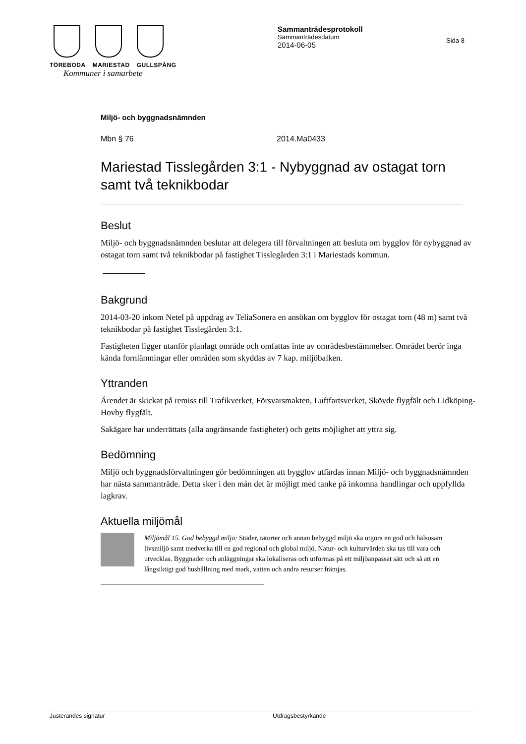TÖREBODA MARIESTAD GULLSPÅNG
Kommuner i samarbete
Sammanträdesprotokoll
Sammanträdesdatum
2014-06-05
Sida 8
Miljö- och byggnadsnämnden
Mbn § 76 2014.Ma0433
Mariestad Tisslegården 3:1 - Nybyggnad av ostagat torn samt två teknikbodar
Beslut
Miljö- och byggnadsnämnden beslutar att delegera till förvaltningen att besluta om bygglov för nybyggnad av ostagat torn samt två teknikbodar på fastighet Tisslegården 3:1 i Mariestads kommun.
Bakgrund
2014-03-20 inkom Netel på uppdrag av TeliaSonera en ansökan om bygglov för ostagat torn (48 m) samt två teknikbodar på fastighet Tisslegården 3:1.
Fastigheten ligger utanför planlagt område och omfattas inte av områdesbestämmelser. Området berör inga kända fornlämningar eller områden som skyddas av 7 kap. miljöbalken.
Yttranden
Ärendet är skickat på remiss till Trafikverket, Försvarsmakten, Luftfartsverket, Skövde flygfält och Lidköping- Hovby flygfält.
Sakägare har underrättats (alla angränsande fastigheter) och getts möjlighet att yttra sig.
Bedömning
Miljö och byggnadsförvaltningen gör bedömningen att bygglov utfärdas innan Miljö- och byggnadsnämnden har nästa sammanträde. Detta sker i den mån det är möjligt med tanke på inkomna handlingar och uppfyllda lagkrav.
Aktuella miljömål
Miljömål 15. God bebyggd miljö: Städer, tätorter och annan bebyggd miljö ska utgöra en god och hälsosam livsmiljö samt medverka till en god regional och global miljö. Natur- och kulturvärden ska tas till vara och utvecklas. Byggnader och anläggningar ska lokaliseras och utformas på ett miljöanpassat sätt och så att en långsiktigt god hushållning med mark, vatten och andra resurser främjas.
Justerandes signatur Utdragsbestyrkande